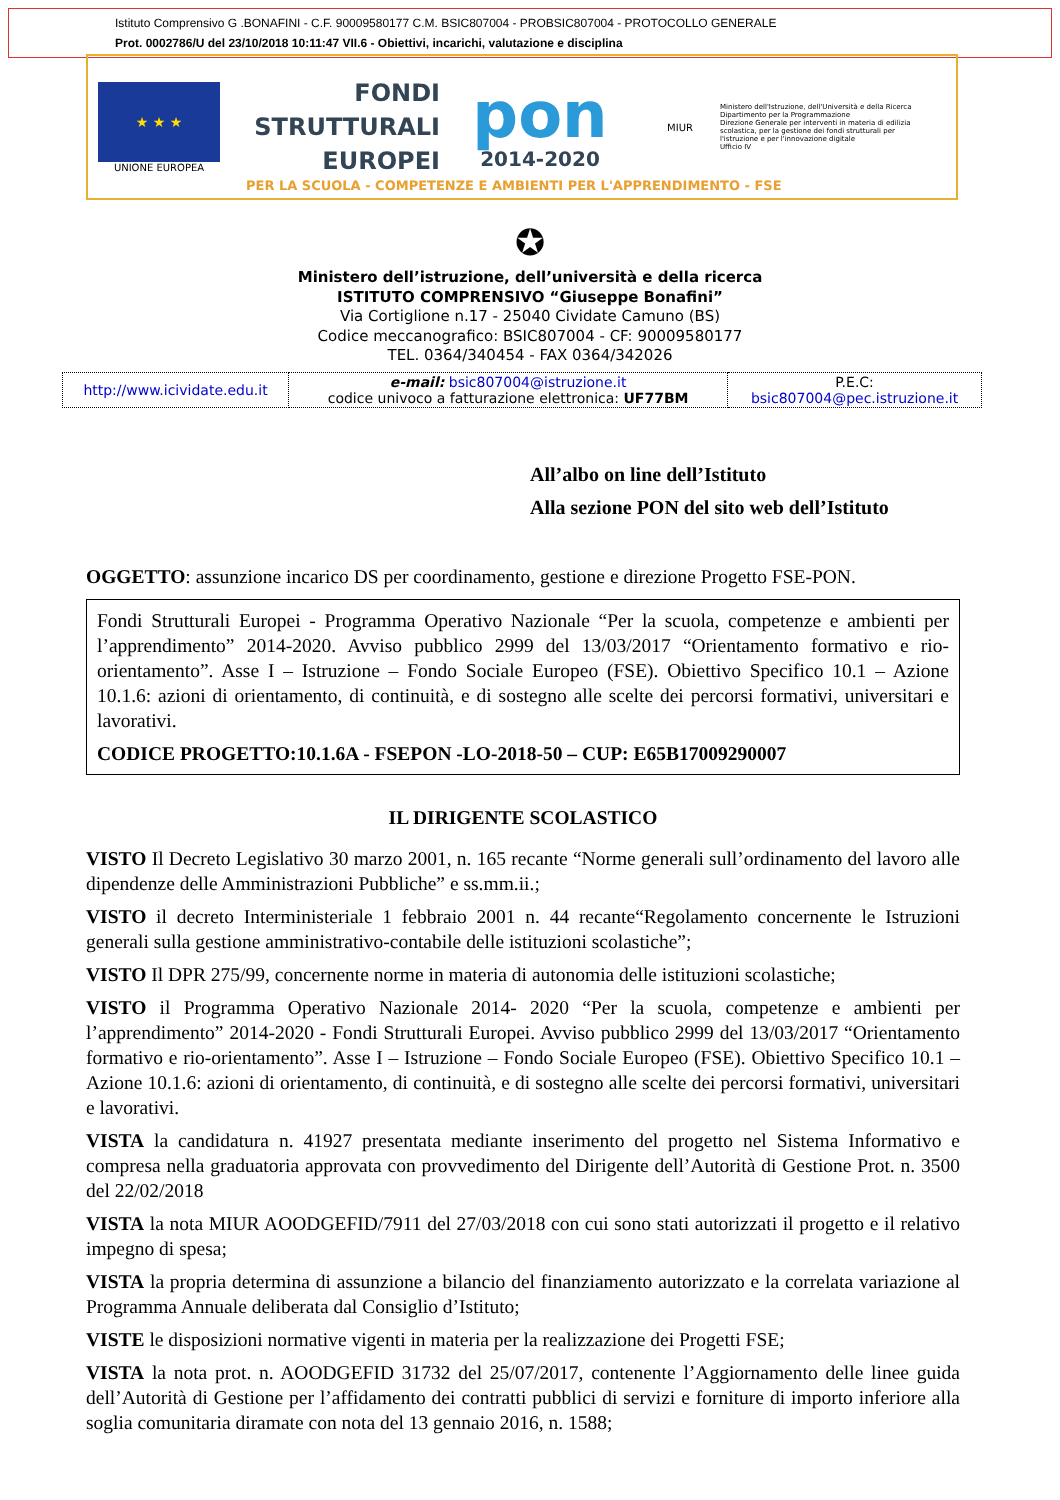Istituto Comprensivo G .BONAFINI - C.F. 90009580177 C.M. BSIC807004 - PROBSIC807004 - PROTOCOLLO GENERALE
Prot. 0002786/U del 23/10/2018 10:11:47 VII.6 - Obiettivi, incarichi, valutazione e disciplina
★ ★ ★
UNIONE EUROPEA
FONDI
STRUTTURALI
EUROPEI
pon
2014-2020
MIUR
Ministero dell'Istruzione, dell'Università e della Ricerca
Dipartimento per la Programmazione
Direzione Generale per interventi in materia di edilizia scolastica, per la gestione dei fondi strutturali per l'istruzione e per l'innovazione digitale
Ufficio IV
PER LA SCUOLA - COMPETENZE E AMBIENTI PER L'APPRENDIMENTO - FSE
✪
Ministero dell’istruzione, dell’università e della ricerca
ISTITUTO COMPRENSIVO “Giuseppe Bonafini”
Via Cortiglione n.17 - 25040 Cividate Camuno (BS)
Codice meccanografico: BSIC807004 - CF: 90009580177
TEL. 0364/340454 - FAX 0364/342026
| http://www.icividate.edu.it | e-mail: bsic807004@istruzione.it codice univoco a fatturazione elettronica: UF77BM | P.E.C: bsic807004@pec.istruzione.it |
All’albo on line dell’Istituto
Alla sezione PON del sito web dell’Istituto
OGGETTO: assunzione incarico DS per coordinamento, gestione e direzione Progetto FSE-PON.
Fondi Strutturali Europei - Programma Operativo Nazionale “Per la scuola, competenze e ambienti per l’apprendimento” 2014-2020. Avviso pubblico 2999 del 13/03/2017 “Orientamento formativo e rio-orientamento”. Asse I – Istruzione – Fondo Sociale Europeo (FSE). Obiettivo Specifico 10.1 – Azione 10.1.6: azioni di orientamento, di continuità, e di sostegno alle scelte dei percorsi formativi, universitari e lavorativi.
CODICE PROGETTO:10.1.6A - FSEPON -LO-2018-50 – CUP: E65B17009290007
IL DIRIGENTE SCOLASTICO
VISTO Il Decreto Legislativo 30 marzo 2001, n. 165 recante “Norme generali sull’ordinamento del lavoro alle dipendenze delle Amministrazioni Pubbliche” e ss.mm.ii.;
VISTO il decreto Interministeriale 1 febbraio 2001 n. 44 recante“Regolamento concernente le Istruzioni generali sulla gestione amministrativo-contabile delle istituzioni scolastiche”;
VISTO Il DPR 275/99, concernente norme in materia di autonomia delle istituzioni scolastiche;
VISTO il Programma Operativo Nazionale 2014- 2020 “Per la scuola, competenze e ambienti per l’apprendimento” 2014-2020 - Fondi Strutturali Europei. Avviso pubblico 2999 del 13/03/2017 “Orientamento formativo e rio-orientamento”. Asse I – Istruzione – Fondo Sociale Europeo (FSE). Obiettivo Specifico 10.1 – Azione 10.1.6: azioni di orientamento, di continuità, e di sostegno alle scelte dei percorsi formativi, universitari e lavorativi.
VISTA la candidatura n. 41927 presentata mediante inserimento del progetto nel Sistema Informativo e compresa nella graduatoria approvata con provvedimento del Dirigente dell’Autorità di Gestione Prot. n. 3500 del 22/02/2018
VISTA la nota MIUR AOODGEFID/7911 del 27/03/2018 con cui sono stati autorizzati il progetto e il relativo impegno di spesa;
VISTA la propria determina di assunzione a bilancio del finanziamento autorizzato e la correlata variazione al Programma Annuale deliberata dal Consiglio d’Istituto;
VISTE le disposizioni normative vigenti in materia per la realizzazione dei Progetti FSE;
VISTA la nota prot. n. AOODGEFID 31732 del 25/07/2017, contenente l’Aggiornamento delle linee guida dell’Autorità di Gestione per l’affidamento dei contratti pubblici di servizi e forniture di importo inferiore alla soglia comunitaria diramate con nota del 13 gennaio 2016, n. 1588;